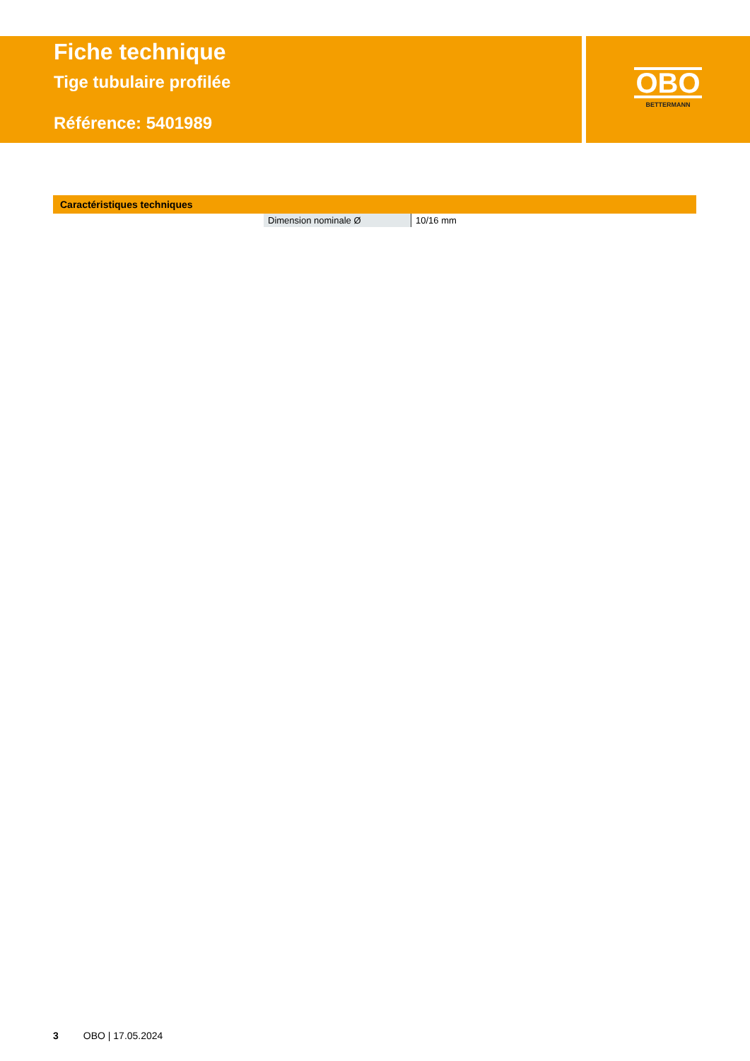Fiche technique
Tige tubulaire profilée
Référence: 5401989
OBO
BETTERMANN
Caractéristiques techniques
| Dimension nominale Ø | 10/16 mm |
3 OBO | 17.05.2024